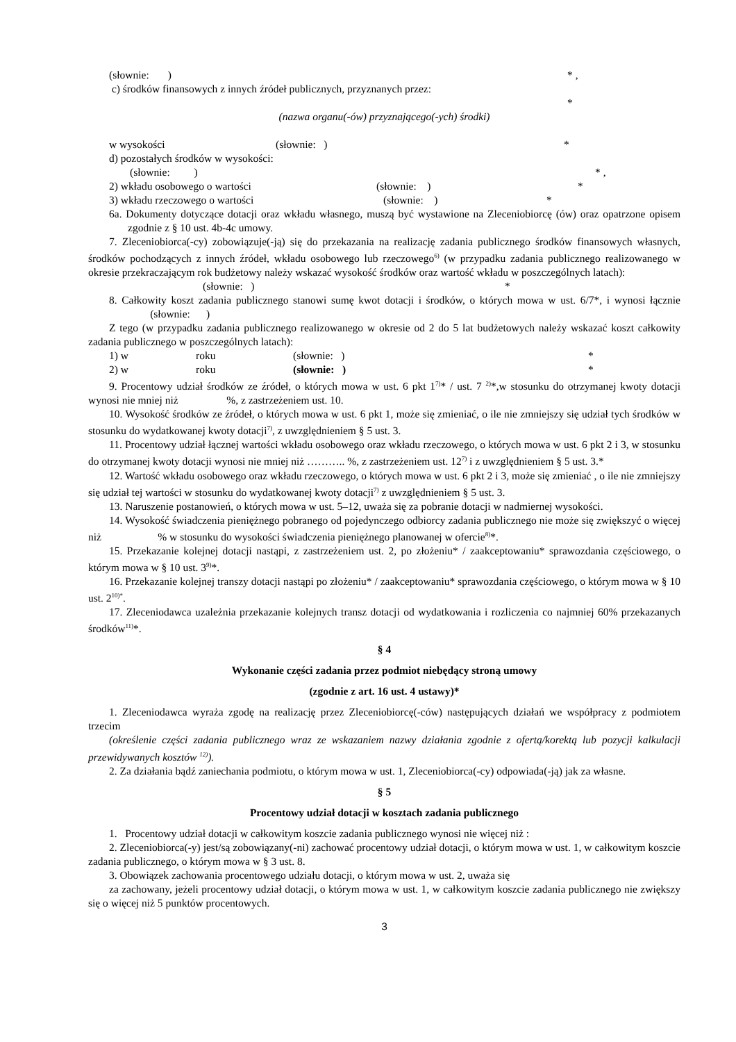(słownie: ) * ,
c) środków finansowych z innych źródeł publicznych, przyznanych przez:
*
(nazwa organu(-ów) przyznającego(-ych) środki)
w wysokości (słownie: ) *
d) pozostałych środków w wysokości:
(słownie: ) * ,
2) wkładu osobowego o wartości (słownie: ) *
3) wkładu rzeczowego o wartości (słownie: ) *
6a. Dokumenty dotyczące dotacji oraz wkładu własnego, muszą być wystawione na Zleceniobiorcę (ów) oraz opatrzone opisem zgodnie z § 10 ust. 4b-4c umowy.
7. Zleceniobiorca(-cy) zobowiązuje(-ją) się do przekazania na realizację zadania publicznego środków finansowych własnych, środków pochodzących z innych źródeł, wkładu osobowego lub rzeczowego<sup>6)</sup> (w przypadku zadania publicznego realizowanego w okresie przekraczającym rok budżetowy należy wskazać wysokość środków oraz wartość wkładu w poszczególnych latach):
(słownie: ) *
8. Całkowity koszt zadania publicznego stanowi sumę kwot dotacji i środków, o których mowa w ust. 6/7*, i wynosi łącznie (słownie: )
Z tego (w przypadku zadania publicznego realizowanego w okresie od 2 do 5 lat budżetowych należy wskazać koszt całkowity zadania publicznego w poszczególnych latach):
1) w roku (słownie: ) *
2) w roku (słownie: ) *
9. Procentowy udział środków ze źródeł, o których mowa w ust. 6 pkt 1<sup>7)</sup>* / ust. 7 <sup>2)</sup>*,w stosunku do otrzymanej kwoty dotacji wynosi nie mniej niż %, z zastrzeżeniem ust. 10.
10. Wysokość środków ze źródeł, o których mowa w ust. 6 pkt 1, może się zmieniać, o ile nie zmniejszy się udział tych środków w stosunku do wydatkowanej kwoty dotacji<sup>7)</sup>, z uwzględnieniem § 5 ust. 3.
11. Procentowy udział łącznej wartości wkładu osobowego oraz wkładu rzeczowego, o których mowa w ust. 6 pkt 2 i 3, w stosunku do otrzymanej kwoty dotacji wynosi nie mniej niż ……….. %, z zastrzeżeniem ust. 12<sup>7)</sup> i z uwzględnieniem § 5 ust. 3.*
12. Wartość wkładu osobowego oraz wkładu rzeczowego, o których mowa w ust. 6 pkt 2 i 3, może się zmieniać , o ile nie zmniejszy się udział tej wartości w stosunku do wydatkowanej kwoty dotacji<sup>7)</sup> z uwzględnieniem § 5 ust. 3.
13. Naruszenie postanowień, o których mowa w ust. 5–12, uważa się za pobranie dotacji w nadmiernej wysokości.
14. Wysokość świadczenia pieniężnego pobranego od pojedynczego odbiorcy zadania publicznego nie może się zwiększyć o więcej niż % w stosunku do wysokości świadczenia pieniężnego planowanej w ofercie<sup>8)</sup>*.
15. Przekazanie kolejnej dotacji nastąpi, z zastrzeżeniem ust. 2, po złożeniu* / zaakceptowaniu* sprawozdania częściowego, o którym mowa w § 10 ust. 3<sup>9)</sup>*.
16. Przekazanie kolejnej transzy dotacji nastąpi po złożeniu* / zaakceptowaniu* sprawozdania częściowego, o którym mowa w § 10 ust. 2<sup>10)*</sup>.
17. Zleceniodawca uzależnia przekazanie kolejnych transz dotacji od wydatkowania i rozliczenia co najmniej 60% przekazanych środków<sup>11)</sup>*.
§ 4
Wykonanie części zadania przez podmiot niebędący stroną umowy
(zgodnie z art. 16 ust. 4 ustawy)*
1. Zleceniodawca wyraża zgodę na realizację przez Zleceniobiorcę(-ców) następujących działań we współpracy z podmiotem trzecim
(określenie części zadania publicznego wraz ze wskazaniem nazwy działania zgodnie z ofertą/korektą lub pozycji kalkulacji przewidywanych kosztów <sup>12)</sup>).
2. Za działania bądź zaniechania podmiotu, o którym mowa w ust. 1, Zleceniobiorca(-cy) odpowiada(-ją) jak za własne.
§ 5
Procentowy udział dotacji w kosztach zadania publicznego
1. Procentowy udział dotacji w całkowitym koszcie zadania publicznego wynosi nie więcej niż :
2. Zleceniobiorca(-y) jest/są zobowiązany(-ni) zachować procentowy udział dotacji, o którym mowa w ust. 1, w całkowitym koszcie zadania publicznego, o którym mowa w § 3 ust. 8.
3. Obowiązek zachowania procentowego udziału dotacji, o którym mowa w ust. 2, uważa się
za zachowany, jeżeli procentowy udział dotacji, o którym mowa w ust. 1, w całkowitym koszcie zadania publicznego nie zwiększy się o więcej niż 5 punktów procentowych.
3